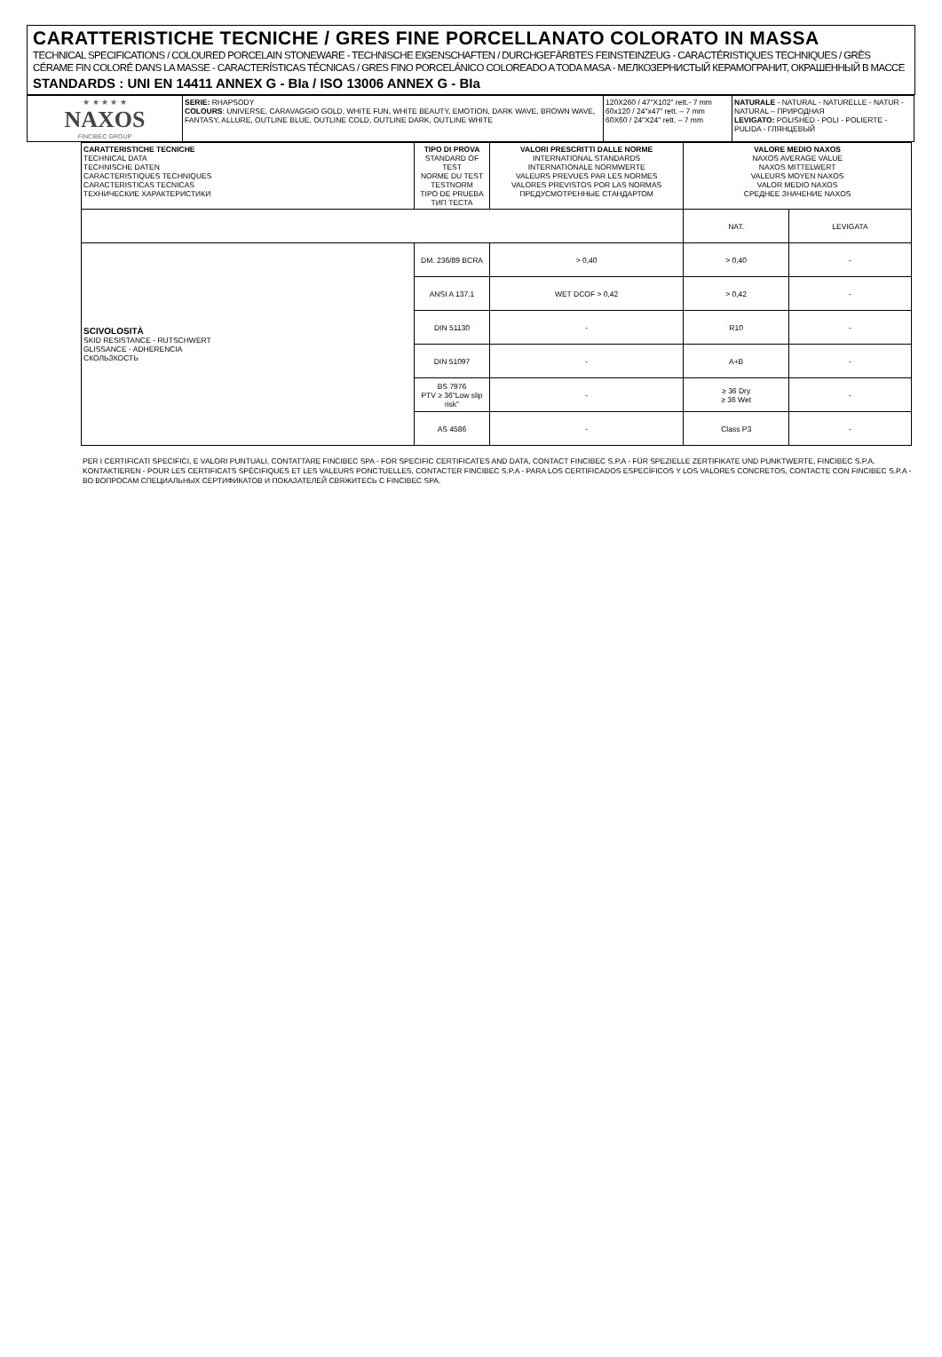CARATTERISTICHE TECNICHE / GRES FINE PORCELLANATO COLORATO IN MASSA
TECHNICAL SPECIFICATIONS / COLOURED PORCELAIN STONEWARE - TECHNISCHE EIGENSCHAFTEN / DURCHGEFÄRBTES FEINSTEINZEUG - CARACTÉRISTIQUES TECHNIQUES / GRÈS CÉRAME FIN COLORÉ DANS LA MASSE - CARACTERÍSTICAS TÉCNICAS / GRES FINO PORCELÁNICO COLOREADO A TODA MASA - МЕЛКОЗЕРНИСТЫЙ КЕРАМОГРАНИТ, ОКРАШЕННЫЙ В МАССЕ
STANDARDS : UNI EN 14411 ANNEX G - BIa / ISO 13006 ANNEX G - BIa
| ★ ★ ★ ★ ★ NAXOS FINCIBEC GROUP | SERIE: RHAPSODY COLOURS : UNIVERSE, CARAVAGGIO GOLD, WHITE FUN, WHITE BEAUTY, EMOTION, DARK WAVE, BROWN WAVE, FANTASY, ALLURE, OUTLINE BLUE, OUTLINE COLD, OUTLINE DARK, OUTLINE WHITE | 120X260 / 47"X102" rett.- 7 mm 60x120 / 24"x47" rett. – 7 mm 60X60 / 24"X24" rett. – 7 mm | NATURALE - NATURAL - NATURELLE - NATUR - NATURAL – ПРИРОДНАЯ LEVIGATO: POLISHED - POLI - POLIERTE - PULIDA - ГЛЯНЦЕВЫЙ |
| CARATTERISTICHE TECNICHE TECHNICAL DATA TECHNISCHE DATEN CARACTERISTIQUES TECHNIQUES CARACTERISTICAS TECNICAS ТЕХНИЧЕСКИЕ ХАРАКТЕРИСТИКИ | TIPO DI PROVA STANDARD OF TEST NORME DU TEST TESTNORM TIPO DE PRUEBA ТИП ТЕСТА | VALORI PRESCRITTI DALLE NORME INTERNATIONAL STANDARDS INTERNATIONALE NORMWERTE VALEURS PREVUES PAR LES NORMES VALORES PREVISTOS POR LAS NORMAS ПРЕДУСМОТРЕННЫЕ СТАНДАРТОМ | VALORE MEDIO NAXOS NAXOS AVERAGE VALUE NAXOS MITTELWERT VALEURS MOYEN NAXOS VALOR MEDIO NAXOS СРЕДНЕЕ ЗНАЧЕНИЕ NAXOS | |
| --- | --- | --- | --- | --- |
| | | | NAT. | LEVIGATA |
| SCIVOLOSITÀ SKID RESISTANCE - RUTSCHWERT GLISSANCE - ADHERENCIA СКОЛЬЗКОСТЬ | DM. 236/89 BCRA | > 0,40 | > 0,40 | - |
| | ANSI A 137.1 | WET DCOF > 0,42 | > 0,42 | - |
| | DIN 51130 | - | R10 | - |
| | DIN 51097 | - | A+B | - |
| | BS 7976 PTV ≥ 36"Low slip risk" | - | ≥ 36 Dry ≥ 36 Wet | - |
| | AS 4586 | - | Class P3 | - |
PER I CERTIFICATI SPECIFICI, E VALORI PUNTUALI, CONTATTARE FINCIBEC SPA - FOR SPECIFIC CERTIFICATES AND DATA, CONTACT FINCIBEC S.P.A - FÜR SPEZIELLE ZERTIFIKATE UND PUNKTWERTE, FINCIBEC S.P.A. KONTAKTIEREN - POUR LES CERTIFICATS SPÉCIFIQUES ET LES VALEURS PONCTUELLES, CONTACTER FINCIBEC S.P.A - PARA LOS CERTIFICADOS ESPECÍFICOS Y LOS VALORES CONCRETOS, CONTACTE CON FINCIBEC S.P.A - ВО ВОПРОСАМ СПЕЦИАЛЬНЫХ СЕРТИФИКАТОВ И ПОКАЗАТЕЛЕЙ СВЯЖИТЕСЬ С FINCIBEC SPA.